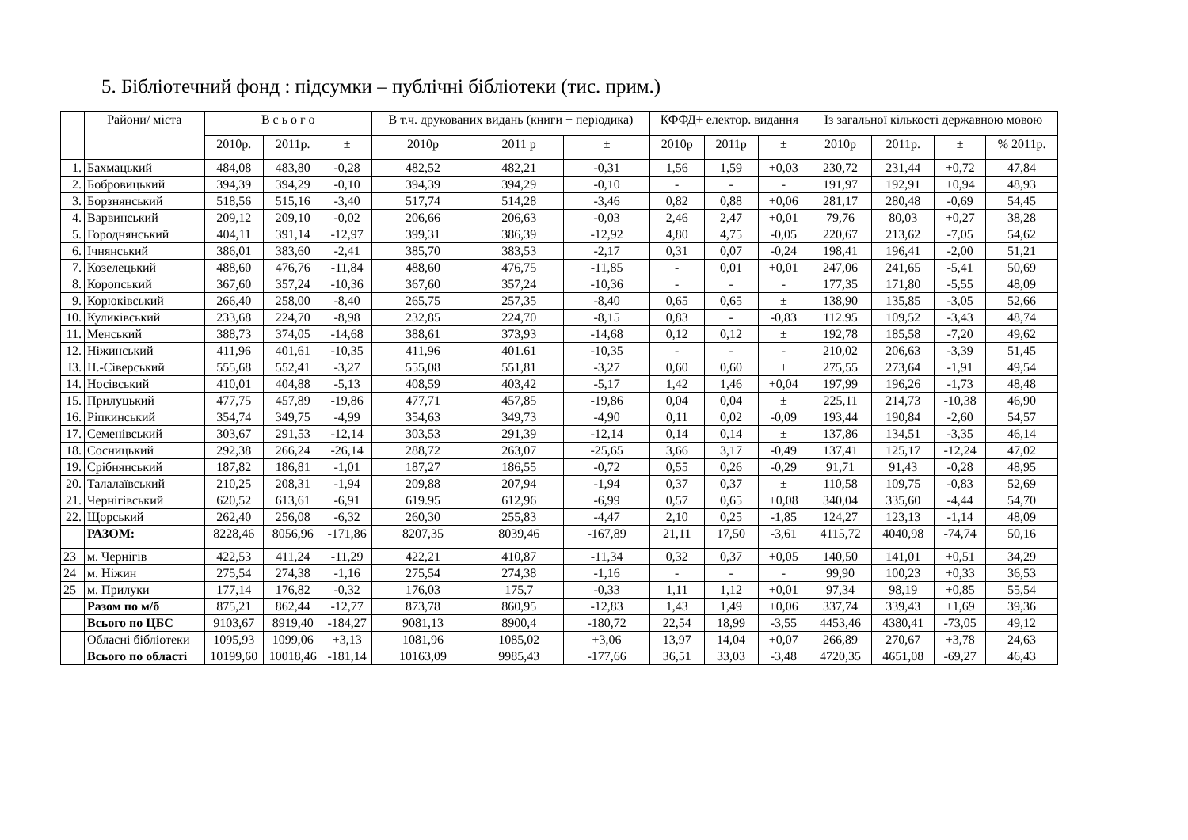5. Бібліотечний фонд : підсумки – публічні бібліотеки (тис. прим.)
| | Райони/ міста | В с ь о г о | | | В т.ч. друкованих видань (книги + періодика) | | | КФФД+ електор. видання | | | Із загальної кількості державною мовою | | | |
| --- | --- | --- | --- | --- | --- | --- | --- | --- | --- | --- | --- | --- | --- | --- |
| | | 2010р. | 2011р. | ± | 2010р | 2011 р | ± | 2010р | 2011р | ± | 2010р | 2011р. | ± | % 2011р. |
| 1. | Бахмацький | 484,08 | 483,80 | -0,28 | 482,52 | 482,21 | -0,31 | 1,56 | 1,59 | +0,03 | 230,72 | 231,44 | +0,72 | 47,84 |
| 2. | Бобровицький | 394,39 | 394,29 | -0,10 | 394,39 | 394,29 | -0,10 | - | - | - | 191,97 | 192,91 | +0,94 | 48,93 |
| 3. | Борзнянський | 518,56 | 515,16 | -3,40 | 517,74 | 514,28 | -3,46 | 0,82 | 0,88 | +0,06 | 281,17 | 280,48 | -0,69 | 54,45 |
| 4. | Варвинський | 209,12 | 209,10 | -0,02 | 206,66 | 206,63 | -0,03 | 2,46 | 2,47 | +0,01 | 79,76 | 80,03 | +0,27 | 38,28 |
| 5. | Городнянський | 404,11 | 391,14 | -12,97 | 399,31 | 386,39 | -12,92 | 4,80 | 4,75 | -0,05 | 220,67 | 213,62 | -7,05 | 54,62 |
| 6. | Ічнянський | 386,01 | 383,60 | -2,41 | 385,70 | 383,53 | -2,17 | 0,31 | 0,07 | -0,24 | 198,41 | 196,41 | -2,00 | 51,21 |
| 7. | Козелецький | 488,60 | 476,76 | -11,84 | 488,60 | 476,75 | -11,85 | - | 0,01 | +0,01 | 247,06 | 241,65 | -5,41 | 50,69 |
| 8. | Коропський | 367,60 | 357,24 | -10,36 | 367,60 | 357,24 | -10,36 | - | - | - | 177,35 | 171,80 | -5,55 | 48,09 |
| 9. | Корюківський | 266,40 | 258,00 | -8,40 | 265,75 | 257,35 | -8,40 | 0,65 | 0,65 | ± | 138,90 | 135,85 | -3,05 | 52,66 |
| 10. | Куликівський | 233,68 | 224,70 | -8,98 | 232,85 | 224,70 | -8,15 | 0,83 | - | -0,83 | 112.95 | 109,52 | -3,43 | 48,74 |
| 11. | Менський | 388,73 | 374,05 | -14,68 | 388,61 | 373,93 | -14,68 | 0,12 | 0,12 | ± | 192,78 | 185,58 | -7,20 | 49,62 |
| 12. | Ніжинський | 411,96 | 401,61 | -10,35 | 411,96 | 401.61 | -10,35 | - | - | - | 210,02 | 206,63 | -3,39 | 51,45 |
| І3. | Н.-Сіверський | 555,68 | 552,41 | -3,27 | 555,08 | 551,81 | -3,27 | 0,60 | 0,60 | ± | 275,55 | 273,64 | -1,91 | 49,54 |
| 14. | Носівський | 410,01 | 404,88 | -5,13 | 408,59 | 403,42 | -5,17 | 1,42 | 1,46 | +0,04 | 197,99 | 196,26 | -1,73 | 48,48 |
| 15. | Прилуцький | 477,75 | 457,89 | -19,86 | 477,71 | 457,85 | -19,86 | 0,04 | 0,04 | ± | 225,11 | 214,73 | -10,38 | 46,90 |
| 16. | Ріпкинський | 354,74 | 349,75 | -4,99 | 354,63 | 349,73 | -4,90 | 0,11 | 0,02 | -0,09 | 193,44 | 190,84 | -2,60 | 54,57 |
| 17. | Семенівський | 303,67 | 291,53 | -12,14 | 303,53 | 291,39 | -12,14 | 0,14 | 0,14 | ± | 137,86 | 134,51 | -3,35 | 46,14 |
| 18. | Сосницький | 292,38 | 266,24 | -26,14 | 288,72 | 263,07 | -25,65 | 3,66 | 3,17 | -0,49 | 137,41 | 125,17 | -12,24 | 47,02 |
| 19. | Срібнянський | 187,82 | 186,81 | -1,01 | 187,27 | 186,55 | -0,72 | 0,55 | 0,26 | -0,29 | 91,71 | 91,43 | -0,28 | 48,95 |
| 20. | Талалаївський | 210,25 | 208,31 | -1,94 | 209,88 | 207,94 | -1,94 | 0,37 | 0,37 | ± | 110,58 | 109,75 | -0,83 | 52,69 |
| 21. | Чернігівський | 620,52 | 613,61 | -6,91 | 619.95 | 612,96 | -6,99 | 0,57 | 0,65 | +0,08 | 340,04 | 335,60 | -4,44 | 54,70 |
| 22. | Щорський | 262,40 | 256,08 | -6,32 | 260,30 | 255,83 | -4,47 | 2,10 | 0,25 | -1,85 | 124,27 | 123,13 | -1,14 | 48,09 |
| | РАЗОМ: | 8228,46 | 8056,96 | -171,86 | 8207,35 | 8039,46 | -167,89 | 21,11 | 17,50 | -3,61 | 4115,72 | 4040,98 | -74,74 | 50,16 |
| 23 | м. Чернігів | 422,53 | 411,24 | -11,29 | 422,21 | 410,87 | -11,34 | 0,32 | 0,37 | +0,05 | 140,50 | 141,01 | +0,51 | 34,29 |
| 24 | м. Ніжин | 275,54 | 274,38 | -1,16 | 275,54 | 274,38 | -1,16 | - | - | - | 99,90 | 100,23 | +0,33 | 36,53 |
| 25 | м. Прилуки | 177,14 | 176,82 | -0,32 | 176,03 | 175,7 | -0,33 | 1,11 | 1,12 | +0,01 | 97,34 | 98,19 | +0,85 | 55,54 |
| | Разом по м/б | 875,21 | 862,44 | -12,77 | 873,78 | 860,95 | -12,83 | 1,43 | 1,49 | +0,06 | 337,74 | 339,43 | +1,69 | 39,36 |
| | Всього по ЦБС | 9103,67 | 8919,40 | -184,27 | 9081,13 | 8900,4 | -180,72 | 22,54 | 18,99 | -3,55 | 4453,46 | 4380,41 | -73,05 | 49,12 |
| | Обласні бібліотеки | 1095,93 | 1099,06 | +3,13 | 1081,96 | 1085,02 | +3,06 | 13,97 | 14,04 | +0,07 | 266,89 | 270,67 | +3,78 | 24,63 |
| | Всього по області | 10199,60 | 10018,46 | -181,14 | 10163,09 | 9985,43 | -177,66 | 36,51 | 33,03 | -3,48 | 4720,35 | 4651,08 | -69,27 | 46,43 |